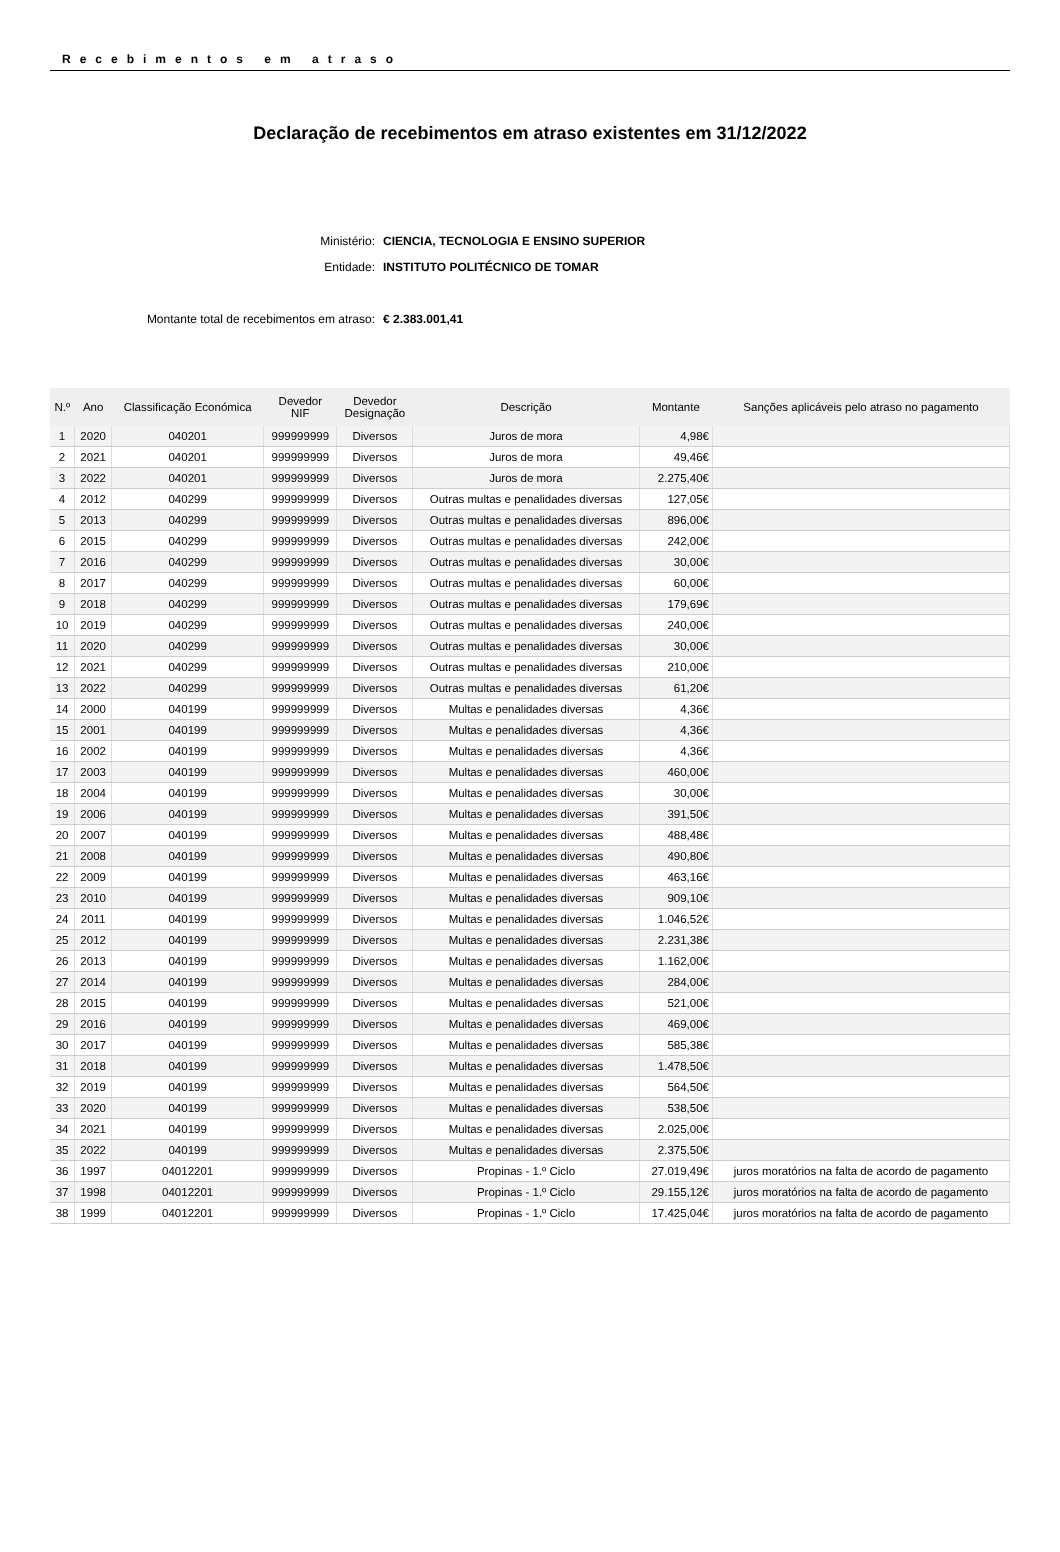Recebimentos em atraso
Declaração de recebimentos em atraso existentes em 31/12/2022
Ministério: CIENCIA, TECNOLOGIA E ENSINO SUPERIOR
Entidade: INSTITUTO POLITÉCNICO DE TOMAR
Montante total de recebimentos em atraso: € 2.383.001,41
| N.º | Ano | Classificação Económica | Devedor NIF | Devedor Designação | Descrição | Montante | Sanções aplicáveis pelo atraso no pagamento |
| --- | --- | --- | --- | --- | --- | --- | --- |
| 1 | 2020 | 040201 | 999999999 | Diversos | Juros de mora | 4,98€ | |
| 2 | 2021 | 040201 | 999999999 | Diversos | Juros de mora | 49,46€ | |
| 3 | 2022 | 040201 | 999999999 | Diversos | Juros de mora | 2.275,40€ | |
| 4 | 2012 | 040299 | 999999999 | Diversos | Outras multas e penalidades diversas | 127,05€ | |
| 5 | 2013 | 040299 | 999999999 | Diversos | Outras multas e penalidades diversas | 896,00€ | |
| 6 | 2015 | 040299 | 999999999 | Diversos | Outras multas e penalidades diversas | 242,00€ | |
| 7 | 2016 | 040299 | 999999999 | Diversos | Outras multas e penalidades diversas | 30,00€ | |
| 8 | 2017 | 040299 | 999999999 | Diversos | Outras multas e penalidades diversas | 60,00€ | |
| 9 | 2018 | 040299 | 999999999 | Diversos | Outras multas e penalidades diversas | 179,69€ | |
| 10 | 2019 | 040299 | 999999999 | Diversos | Outras multas e penalidades diversas | 240,00€ | |
| 11 | 2020 | 040299 | 999999999 | Diversos | Outras multas e penalidades diversas | 30,00€ | |
| 12 | 2021 | 040299 | 999999999 | Diversos | Outras multas e penalidades diversas | 210,00€ | |
| 13 | 2022 | 040299 | 999999999 | Diversos | Outras multas e penalidades diversas | 61,20€ | |
| 14 | 2000 | 040199 | 999999999 | Diversos | Multas e penalidades diversas | 4,36€ | |
| 15 | 2001 | 040199 | 999999999 | Diversos | Multas e penalidades diversas | 4,36€ | |
| 16 | 2002 | 040199 | 999999999 | Diversos | Multas e penalidades diversas | 4,36€ | |
| 17 | 2003 | 040199 | 999999999 | Diversos | Multas e penalidades diversas | 460,00€ | |
| 18 | 2004 | 040199 | 999999999 | Diversos | Multas e penalidades diversas | 30,00€ | |
| 19 | 2006 | 040199 | 999999999 | Diversos | Multas e penalidades diversas | 391,50€ | |
| 20 | 2007 | 040199 | 999999999 | Diversos | Multas e penalidades diversas | 488,48€ | |
| 21 | 2008 | 040199 | 999999999 | Diversos | Multas e penalidades diversas | 490,80€ | |
| 22 | 2009 | 040199 | 999999999 | Diversos | Multas e penalidades diversas | 463,16€ | |
| 23 | 2010 | 040199 | 999999999 | Diversos | Multas e penalidades diversas | 909,10€ | |
| 24 | 2011 | 040199 | 999999999 | Diversos | Multas e penalidades diversas | 1.046,52€ | |
| 25 | 2012 | 040199 | 999999999 | Diversos | Multas e penalidades diversas | 2.231,38€ | |
| 26 | 2013 | 040199 | 999999999 | Diversos | Multas e penalidades diversas | 1.162,00€ | |
| 27 | 2014 | 040199 | 999999999 | Diversos | Multas e penalidades diversas | 284,00€ | |
| 28 | 2015 | 040199 | 999999999 | Diversos | Multas e penalidades diversas | 521,00€ | |
| 29 | 2016 | 040199 | 999999999 | Diversos | Multas e penalidades diversas | 469,00€ | |
| 30 | 2017 | 040199 | 999999999 | Diversos | Multas e penalidades diversas | 585,38€ | |
| 31 | 2018 | 040199 | 999999999 | Diversos | Multas e penalidades diversas | 1.478,50€ | |
| 32 | 2019 | 040199 | 999999999 | Diversos | Multas e penalidades diversas | 564,50€ | |
| 33 | 2020 | 040199 | 999999999 | Diversos | Multas e penalidades diversas | 538,50€ | |
| 34 | 2021 | 040199 | 999999999 | Diversos | Multas e penalidades diversas | 2.025,00€ | |
| 35 | 2022 | 040199 | 999999999 | Diversos | Multas e penalidades diversas | 2.375,50€ | |
| 36 | 1997 | 04012201 | 999999999 | Diversos | Propinas - 1.º Ciclo | 27.019,49€ | juros moratórios na falta de acordo de pagamento |
| 37 | 1998 | 04012201 | 999999999 | Diversos | Propinas - 1.º Ciclo | 29.155,12€ | juros moratórios na falta de acordo de pagamento |
| 38 | 1999 | 04012201 | 999999999 | Diversos | Propinas - 1.º Ciclo | 17.425,04€ | juros moratórios na falta de acordo de pagamento |